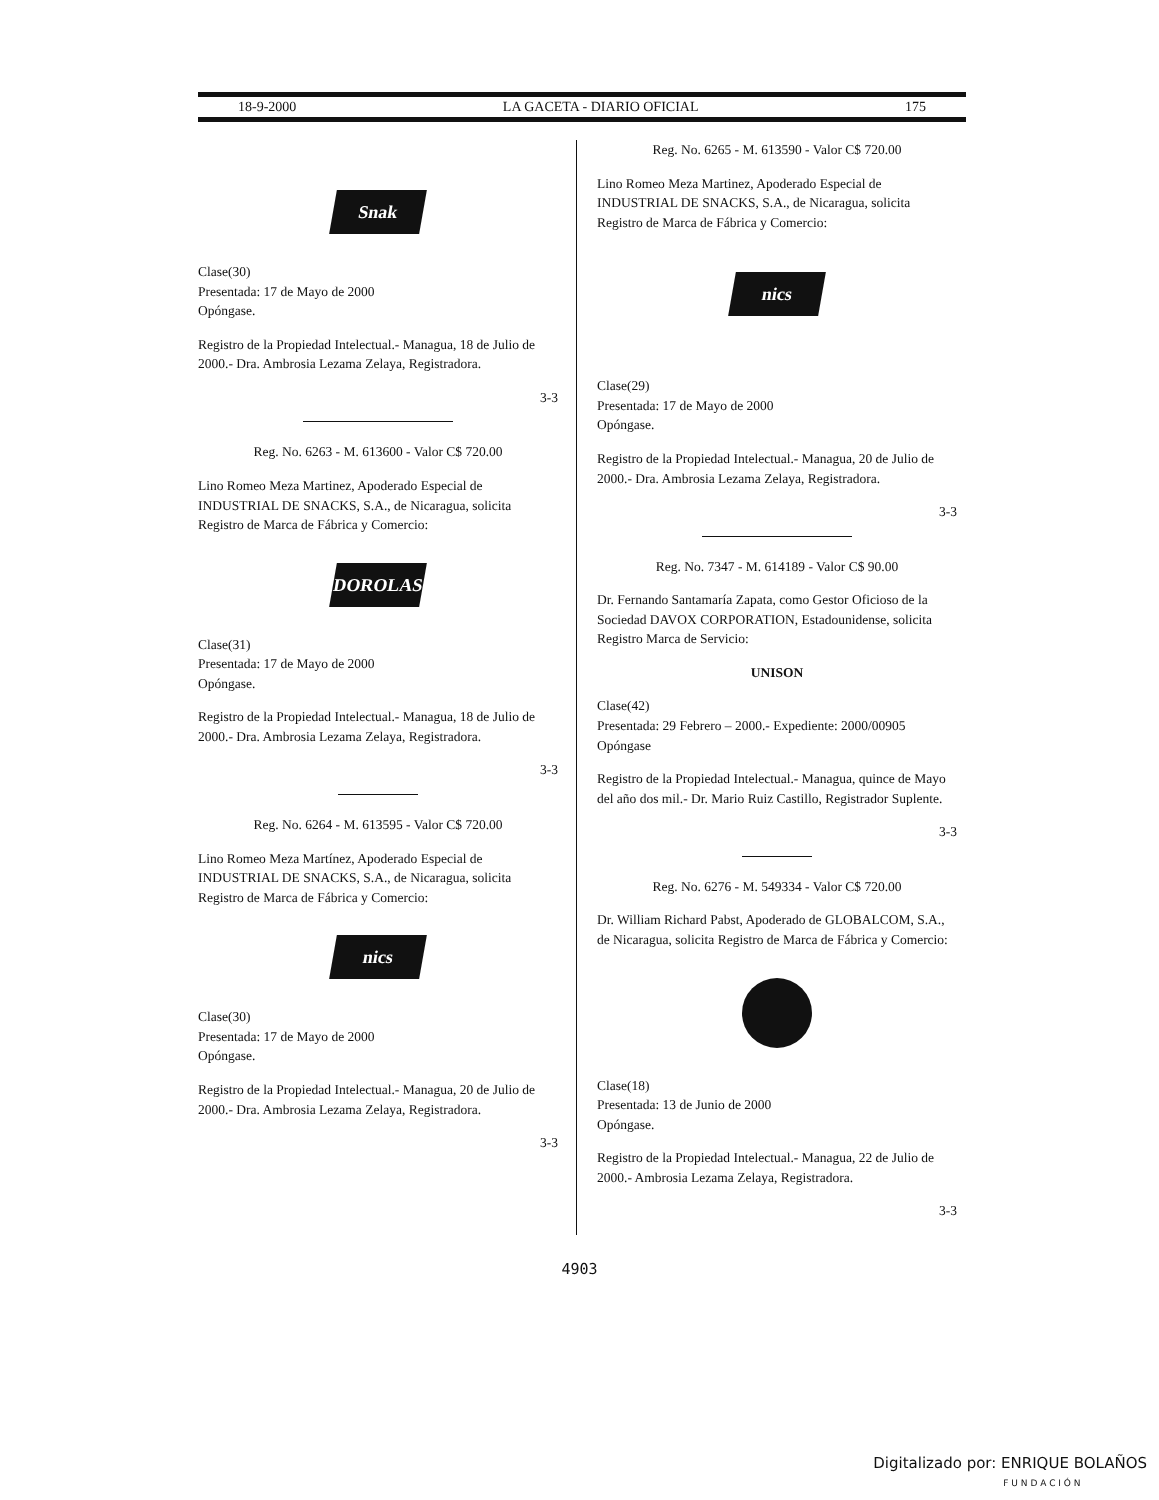18-9-2000 LA GACETA - DIARIO OFICIAL 175
Snak
Clase(30)
Presentada: 17 de Mayo de 2000
Opóngase.
Registro de la Propiedad Intelectual.- Managua, 18 de Julio de 2000.- Dra. Ambrosia Lezama Zelaya, Registradora.
3-3
Reg. No. 6263 - M. 613600 - Valor C$ 720.00
Lino Romeo Meza Martinez, Apoderado Especial de INDUSTRIAL DE SNACKS, S.A., de Nicaragua, solicita Registro de Marca de Fábrica y Comercio:
DOROLAS
Clase(31)
Presentada: 17 de Mayo de 2000
Opóngase.
Registro de la Propiedad Intelectual.- Managua, 18 de Julio de 2000.- Dra. Ambrosia Lezama Zelaya, Registradora.
3-3
Reg. No. 6264 - M. 613595 - Valor C$ 720.00
Lino Romeo Meza Martínez, Apoderado Especial de INDUSTRIAL DE SNACKS, S.A., de Nicaragua, solicita Registro de Marca de Fábrica y Comercio:
nics
Clase(30)
Presentada: 17 de Mayo de 2000
Opóngase.
Registro de la Propiedad Intelectual.- Managua, 20 de Julio de 2000.- Dra. Ambrosia Lezama Zelaya, Registradora.
3-3
Reg. No. 6265 - M. 613590 - Valor C$ 720.00
Lino Romeo Meza Martinez, Apoderado Especial de INDUSTRIAL DE SNACKS, S.A., de Nicaragua, solicita Registro de Marca de Fábrica y Comercio:
nics
Clase(29)
Presentada: 17 de Mayo de 2000
Opóngase.
Registro de la Propiedad Intelectual.- Managua, 20 de Julio de 2000.- Dra. Ambrosia Lezama Zelaya, Registradora.
3-3
Reg. No. 7347 - M. 614189 - Valor C$ 90.00
Dr. Fernando Santamaría Zapata, como Gestor Oficioso de la Sociedad DAVOX CORPORATION, Estadounidense, solicita Registro Marca de Servicio:
UNISON
Clase(42)
Presentada: 29 Febrero – 2000.- Expediente: 2000/00905
Opóngase
Registro de la Propiedad Intelectual.- Managua, quince de Mayo del año dos mil.- Dr. Mario Ruiz Castillo, Registrador Suplente.
3-3
Reg. No. 6276 - M. 549334 - Valor C$ 720.00
Dr. William Richard Pabst, Apoderado de GLOBALCOM, S.A., de Nicaragua, solicita Registro de Marca de Fábrica y Comercio:
Clase(18)
Presentada: 13 de Junio de 2000
Opóngase.
Registro de la Propiedad Intelectual.- Managua, 22 de Julio de 2000.- Ambrosia Lezama Zelaya, Registradora.
3-3
4903
Digitalizado por: ENRIQUE BOLAÑOS
F U N D A C I Ó N